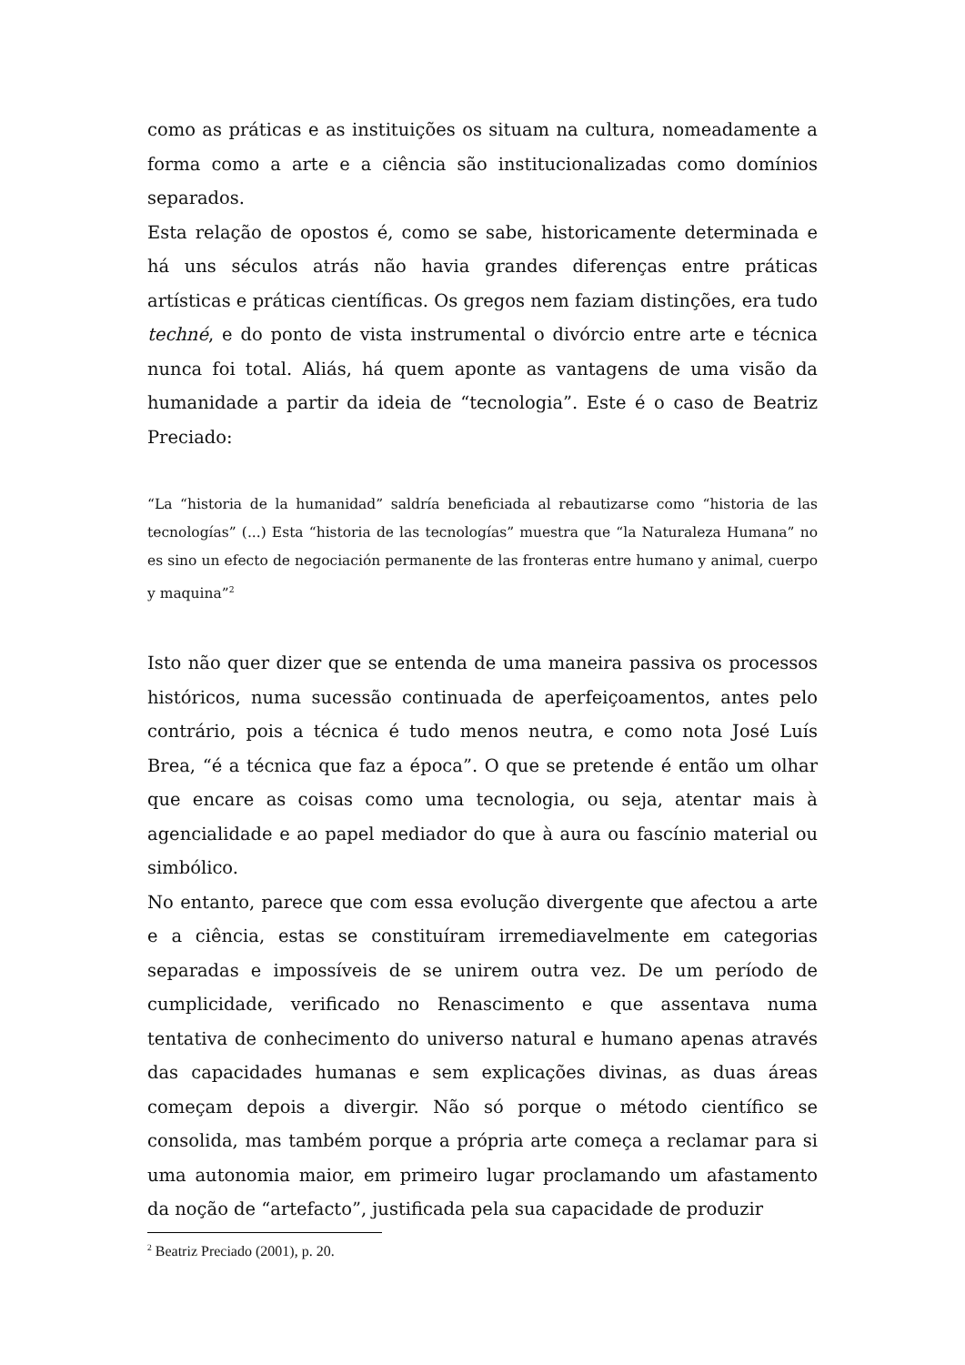como as práticas e as instituições os situam na cultura, nomeadamente a forma como a arte e a ciência são institucionalizadas como domínios separados.
Esta relação de opostos é, como se sabe, historicamente determinada e há uns séculos atrás não havia grandes diferenças entre práticas artísticas e práticas científicas. Os gregos nem faziam distinções, era tudo techné, e do ponto de vista instrumental o divórcio entre arte e técnica nunca foi total. Aliás, há quem aponte as vantagens de uma visão da humanidade a partir da ideia de “tecnologia”. Este é o caso de Beatriz Preciado:
“La “historia de la humanidad” saldría beneficiada al rebautizarse como “historia de las tecnologías” (...) Esta “historia de las tecnologías” muestra que “la Naturaleza Humana” no es sino un efecto de negociación permanente de las fronteras entre humano y animal, cuerpo y maquina”<sup>2</sup>
Isto não quer dizer que se entenda de uma maneira passiva os processos históricos, numa sucessão continuada de aperfeiçoamentos, antes pelo contrário, pois a técnica é tudo menos neutra, e como nota José Luís Brea, “é a técnica que faz a época”. O que se pretende é então um olhar que encare as coisas como uma tecnologia, ou seja, atentar mais à agencialidade e ao papel mediador do que à aura ou fascínio material ou simbólico.
No entanto, parece que com essa evolução divergente que afectou a arte e a ciência, estas se constituíram irremediavelmente em categorias separadas e impossíveis de se unirem outra vez. De um período de cumplicidade, verificado no Renascimento e que assentava numa tentativa de conhecimento do universo natural e humano apenas através das capacidades humanas e sem explicações divinas, as duas áreas começam depois a divergir. Não só porque o método científico se consolida, mas também porque a própria arte começa a reclamar para si uma autonomia maior, em primeiro lugar proclamando um afastamento da noção de “artefacto”, justificada pela sua capacidade de produzir
<sup>2</sup> Beatriz Preciado (2001), p. 20.